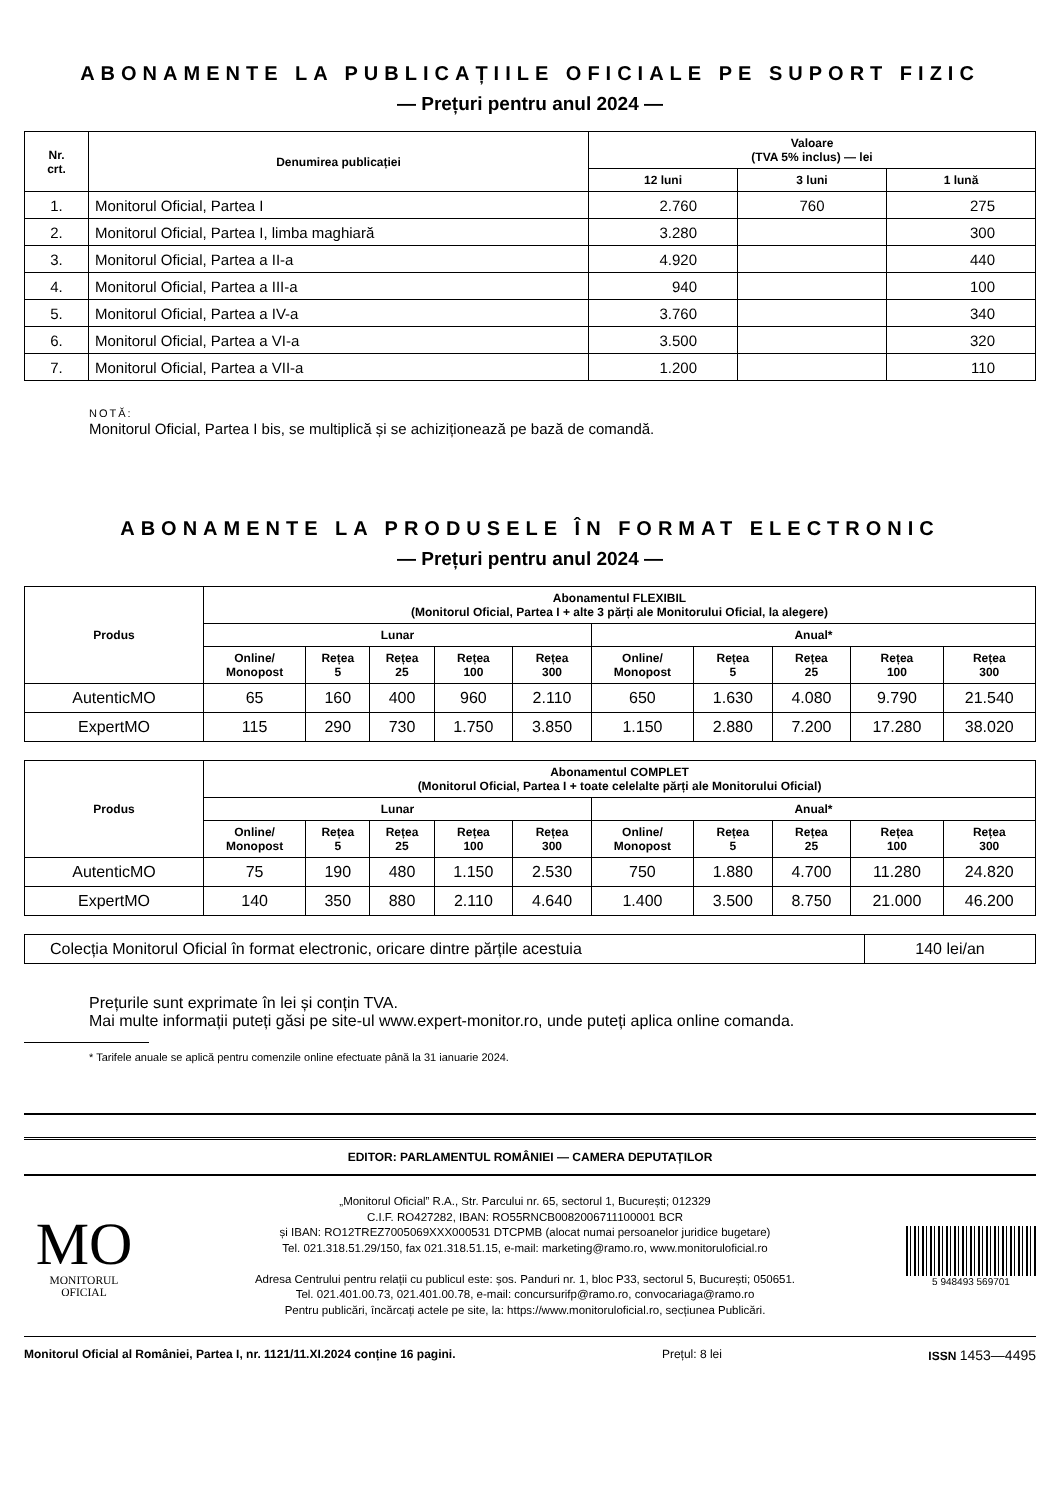ABONAMENTE LA PUBLICAȚIILE OFICIALE PE SUPORT FIZIC
— Prețuri pentru anul 2024 —
| Nr. crt. | Denumirea publicației | Valoare (TVA 5% inclus) — lei | | |
| --- | --- | --- | --- | --- |
| | | 12 luni | 3 luni | 1 lună |
| 1. | Monitorul Oficial, Partea I | 2.760 | 760 | 275 |
| 2. | Monitorul Oficial, Partea I, limba maghiară | 3.280 | | 300 |
| 3. | Monitorul Oficial, Partea a II-a | 4.920 | | 440 |
| 4. | Monitorul Oficial, Partea a III-a | 940 | | 100 |
| 5. | Monitorul Oficial, Partea a IV-a | 3.760 | | 340 |
| 6. | Monitorul Oficial, Partea a VI-a | 3.500 | | 320 |
| 7. | Monitorul Oficial, Partea a VII-a | 1.200 | | 110 |
NOTĂ:
Monitorul Oficial, Partea I bis, se multiplică și se achiziționează pe bază de comandă.
ABONAMENTE LA PRODUSELE ÎN FORMAT ELECTRONIC
— Prețuri pentru anul 2024 —
| Produs | Abonamentul FLEXIBIL (Monitorul Oficial, Partea I + alte 3 părți ale Monitorului Oficial, la alegere) | | | | | | | | | |
| --- | --- | --- | --- | --- | --- | --- | --- | --- | --- | --- |
| | Lunar | | | | | Anual* | | | | |
| | Online/ Monopost | Rețea 5 | Rețea 25 | Rețea 100 | Rețea 300 | Online/ Monopost | Rețea 5 | Rețea 25 | Rețea 100 | Rețea 300 |
| AutenticMO | 65 | 160 | 400 | 960 | 2.110 | 650 | 1.630 | 4.080 | 9.790 | 21.540 |
| ExpertMO | 115 | 290 | 730 | 1.750 | 3.850 | 1.150 | 2.880 | 7.200 | 17.280 | 38.020 |
| Produs | Abonamentul COMPLET (Monitorul Oficial, Partea I + toate celelalte părți ale Monitorului Oficial) | | | | | | | | | |
| --- | --- | --- | --- | --- | --- | --- | --- | --- | --- | --- |
| | Lunar | | | | | Anual* | | | | |
| | Online/ Monopost | Rețea 5 | Rețea 25 | Rețea 100 | Rețea 300 | Online/ Monopost | Rețea 5 | Rețea 25 | Rețea 100 | Rețea 300 |
| AutenticMO | 75 | 190 | 480 | 1.150 | 2.530 | 750 | 1.880 | 4.700 | 11.280 | 24.820 |
| ExpertMO | 140 | 350 | 880 | 2.110 | 4.640 | 1.400 | 3.500 | 8.750 | 21.000 | 46.200 |
| Colecția Monitorul Oficial în format electronic, oricare dintre părțile acestuia | 140 lei/an |
Prețurile sunt exprimate în lei și conțin TVA.
Mai multe informații puteți găsi pe site-ul www.expert-monitor.ro, unde puteți aplica online comanda.
* Tarifele anuale se aplică pentru comenzile online efectuate până la 31 ianuarie 2024.
EDITOR: PARLAMENTUL ROMÂNIEI — CAMERA DEPUTAȚILOR
MO
MONITORUL
OFICIAL
„Monitorul Oficial” R.A., Str. Parcului nr. 65, sectorul 1, București; 012329
C.I.F. RO427282, IBAN: RO55RNCB0082006711100001 BCR
și IBAN: RO12TREZ7005069XXX000531 DTCPMB (alocat numai persoanelor juridice bugetare)
Tel. 021.318.51.29/150, fax 021.318.51.15, e-mail: marketing@ramo.ro, www.monitoruloficial.ro
Adresa Centrului pentru relații cu publicul este: șos. Panduri nr. 1, bloc P33, sectorul 5, București; 050651.
Tel. 021.401.00.73, 021.401.00.78, e-mail: concursurifp@ramo.ro, convocariaga@ramo.ro
Pentru publicări, încărcați actele pe site, la: https://www.monitoruloficial.ro, secțiunea Publicări.
5 948493 569701
Monitorul Oficial al României, Partea I, nr. 1121/11.XI.2024 conține 16 pagini. Prețul: 8 lei ISSN 1453—4495